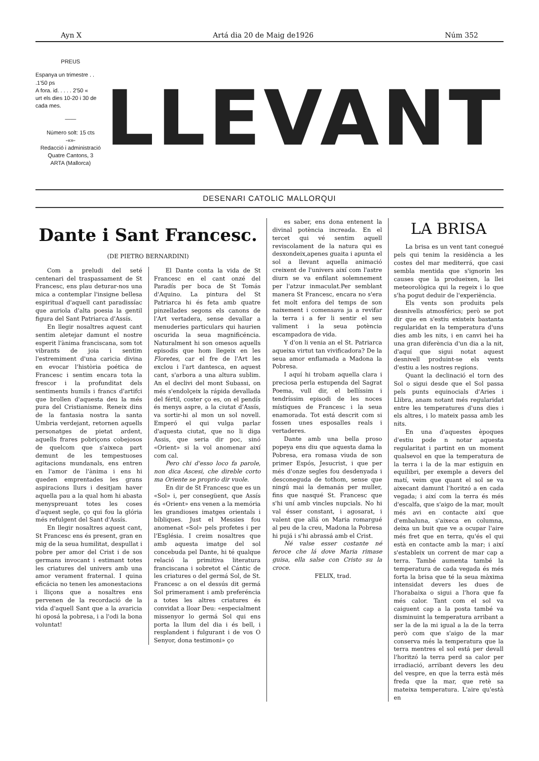Ayn X Artá dia 20 de Maig de1926 Núm 352
PREUS
Espanya un trimestre . . .1'50 ps
A fora. id. . . . . 2'50 «
urt els dies 10-20 i 30 de cada mes.
——
Número solt: 15 cts
-«»-
Redacció i administració
Quatre Cantons, 3
ARTA (Mallorca)
LLEVANT
DESENARI CATOLIC MALLORQUI
Dante i Sant Francesc.
(DE PIETRO BERNARDINI)
Com a preludi del seté centenari del traspassament de St Francesc, ens plau deturar-nos una mica a contemplar l'insigne bellesa espiritual d'aquell cant paradissíac que auriola d'alta poesia la gentil figura del Sant Patriarca d'Assís.
En llegir nosaltres aquest cant sentim aletejar damunt el nostre esperit l'ànima franciscana, som tot vibrants de joia i sentim l'estremiment d'una caricia divina en evocar l'història poética de Francesc i sentim encara tota la frescor i la profunditat dels sentiments humils i francs d'artifci que brollen d'aquesta deu la més pura del Cristianisme. Reneix dins de la fantasia nostra la santa Umbria verdejant, retornen aquells personatges de pietat ardent, aquells frares pobriçons cobejosos de quelcom que s'aixeca part demunt de les tempestuoses agitacions mundanals, ens entren en l'amor de l'ànima i ens hi queden emprentades les grans aspiracions llurs i desitjam haver aquella pau a la qual hom hi abasta menyspreuant totes les coses d'aquest segle, ço qui fou la glória més refulgent del Sant d'Assís.
En llegir nosaltres aquest cant, St Francesc ens és present, gran en mig de la seua humilitat, despullat i pobre per amor del Crist i de sos germans invocant i estimant totes les criatures del univers amb una amor verament fraternal. I quina eficácia no tenen les amonestacions i lliçons que a nosaltres ens pervenen de la recordació de la vida d'aquell Sant que a la avaricia hi oposá la pobresa, i a l'odi la bona voluntat!
El Dante conta la vida de St Francesc en el cant onzé del Paradís per boca de St Tomás d'Aquino. La pintura del St Patriarca hi és feta amb quatre pinzellades segons els canons de l'Art vertadera, sense devallar a menuderies particulars qui haurien oscurida la seua magnificéncia. Naturalment hi son omesos aquells episodis que hom llegeix en les Floretes, car el fre de l'Art les exclou i l'art dantesca, en aquest cant, s'arbora a una altura sublim. An el declivi del mont Subassi, on més s'endolçeix la rápida devallada del fértil, coster ço es, on el pendís és menys aspre, a la ciutat d'Assís, va sortir-hi al mon un sol novell. Emperó el qui vulga parlar d'aquesta ciutat, que no li diga Assis, que seria dir poc, sinó «Orient» si la vol anomenar així com cal.
Pero chi d'esso loco fa parole, non dica Ascesi, che direble corto ma Oriente se proprio dir vuole.
En dir de St Francesc que es un «Sol» i, per consegüent, que Assís és «Orient» ens venen a la memória les grandioses imatges orientals i bíbliques. Just el Messies fou anomenat «Sol» pels profetes i per l'Església. I creim nosaltres que amb aquesta imatge del sol concebuda pel Dante, hi té qualque relació la primitiva literatura franciscana i sobretot el Cántic de les criatures o del germá Sol, de St. Francesc a on el dessús dit germá Sol primerament i amb preferéncia a totes les altres criatures és convidat a lloar Deu: «especialment missenyor lo germá Sol qui ens porta la llum del dia i és bell, i resplandent i fulgurant i de vos O Senyor, dona testimoni» ço
es saber, ens dona entenent la divinal potència increada. En el tercet qui vé sentim aquell reviscolament de la natura qui es desxondeix,apenes guaita i apunta el sol a llevant aquella animació creixent de l'univers així com l'astre diurn se va enfilant solemnement per l'atzur inmaculat.Per semblant manera St Francesc, encara no s'era fet molt enfora del temps de son naixement i comensava ja a revifar la terra i a fer li sentir el seu valiment i la seua potència escampadora de vida.
Y d'on li venia an el St. Patriarca aqueixa virtut tan vivificadora? De la seua amor enflamada a Madona la Pobresa.
I aquí hi trobam aquella clara i preciosa perla estupenda del Sagrat Poema, vull dir, el bellíssim i tendríssim episodi de les noces místiques de Francesc i la seua enamorada. Tot está descrit com si fossen unes esposalles reals i vertaderes.
Dante amb una bella proso popeya ens diu que aquesta dama la Pobresa, era romasa viuda de son primer Espós, Jesucrist, i que per més d'onze segles fou desdenyada i desconeguda de tothom, sense que ningú mai la demanás per muller, fins que nasqué St. Francesc que s'hi uní amb vincles nupcials. No hi val ésser constant, i agosarat, i valent que allá on Maria romargué al peu de la creu, Madona la Pobresa hi pujá i s'hi abrassá amb el Crist.
Né valse esser costante né feroce che lá dove Maria rimase guisa, ella salse con Cristo su la croce.
FELIX, trad.
LA BRISA
La brisa es un vent tant conegué pels qui tenim la residència a les costes del mar mediterrá, que casi sembla mentida que s'ignorin les causes que la produeixen, la llei meteorològica qui la regeix i lo que s'ha pogut deduir de l'experiència.
Els vents son produits pels desnivells atmosférics; però se pot dir que en s'estiu existeix bastanta regularidat en la temperatura d'uns dies amb les nits, i en canvi hei ha una gran diferència d'un dia a la nit, d'aquí que sigui notat aquest desnivell produint-se els vents d'estiu a les nostres regions.
Quant la declinació el torn des Sol o sigui desde que el Sol passa pels punts equinocials d'Aries i Llibra, anam notant més regularidat entre les temperatures d'uns dies i els altres, i lo mateix passa amb les nits.
En una d'aquestes èpoques d'estiu pode n notar aquesta regularitat i partint en un moment qualsevol en que la temperatura de la terra i la de la mar estiguin en equilibri, per exemple a devers del matí, veim que quant el sol se va aixecant damunt l'horitzó a en cada vegada; i així com la terra és més d'escalfa, que s'aigo de la mar, moult més avi en contacte així que d'embaluna, s'aixeca en columna, deixa un buit que ve a ocupar l'aire més fret que en terra, qu'és el qui està en contacte amb la mar; i així s'estableix un corrent de mar cap a terra. També aumenta també la temperatura de cada vegada és més forta la brisa que té la seua màxima intensidat devers les dues de l'horabaixa o sigui a l'hora que fa més calor. Tant com el sol va caiguent cap a la posta també va disminuint la temperatura arribant a ser la de la mi igual a la de la terra però com que s'aigo de la mar conserva més la temperatura que la terra mentres el sol está per devall l'horitzó la terra perd sa calor per irradiació, arribant devers les deu del vespre, en que la terra està més freda que la mar, que retè sa mateixa temperatura. L'aire qu'està en